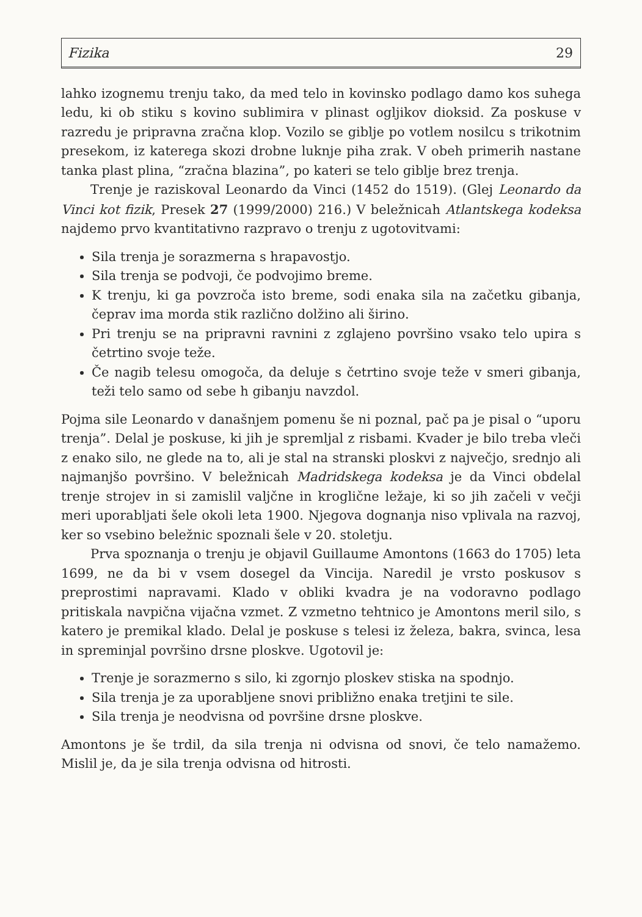Fizika 29
lahko izognemu trenju tako, da med telo in kovinsko podlago damo kos suhega ledu, ki ob stiku s kovino sublimira v plinast ogljikov dioksid. Za poskuse v razredu je pripravna zračna klop. Vozilo se giblje po votlem nosilcu s trikotnim presekom, iz katerega skozi drobne luknje piha zrak. V obeh primerih nastane tanka plast plina, “zračna blazina”, po kateri se telo giblje brez trenja.
Trenje je raziskoval Leonardo da Vinci (1452 do 1519). (Glej Leonardo da Vinci kot fizik, Presek 27 (1999/2000) 216.) V beležnicah Atlantskega kodeksa najdemo prvo kvantitativno razpravo o trenju z ugotovitvami:
Sila trenja je sorazmerna s hrapavostjo.
Sila trenja se podvoji, če podvojimo breme.
K trenju, ki ga povzroča isto breme, sodi enaka sila na začetku gibanja, čeprav ima morda stik različno dolžino ali širino.
Pri trenju se na pripravni ravnini z zglajeno površino vsako telo upira s četrtino svoje teže.
Če nagib telesu omogoča, da deluje s četrtino svoje teže v smeri gibanja, teži telo samo od sebe h gibanju navzdol.
Pojma sile Leonardo v današnjem pomenu še ni poznal, pač pa je pisal o “uporu trenja”. Delal je poskuse, ki jih je spremljal z risbami. Kvader je bilo treba vleči z enako silo, ne glede na to, ali je stal na stranski ploskvi z največjo, srednjo ali najmanjšo površino. V beležnicah Madridskega kodeksa je da Vinci obdelal trenje strojev in si zamislil valjčne in kroglične ležaje, ki so jih začeli v večji meri uporabljati šele okoli leta 1900. Njegova dognanja niso vplivala na razvoj, ker so vsebino beležnic spoznali šele v 20. stoletju.
Prva spoznanja o trenju je objavil Guillaume Amontons (1663 do 1705) leta 1699, ne da bi v vsem dosegel da Vincija. Naredil je vrsto poskusov s preprostimi napravami. Klado v obliki kvadra je na vodoravno podlago pritiskala navpična vijačna vzmet. Z vzmetno tehtnico je Amontons meril silo, s katero je premikal klado. Delal je poskuse s telesi iz železa, bakra, svinca, lesa in spreminjal površino drsne ploskve. Ugotovil je:
Trenje je sorazmerno s silo, ki zgornjo ploskev stiska na spodnjo.
Sila trenja je za uporabljene snovi približno enaka tretjini te sile.
Sila trenja je neodvisna od površine drsne ploskve.
Amontons je še trdil, da sila trenja ni odvisna od snovi, če telo namažemo. Mislil je, da je sila trenja odvisna od hitrosti.